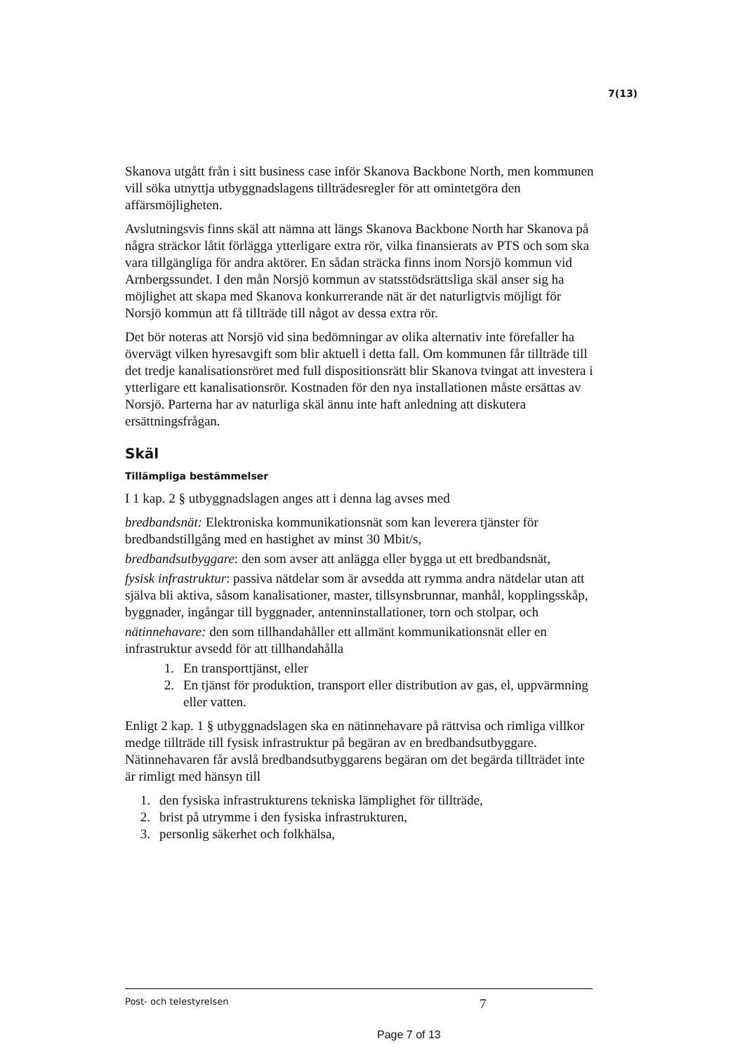7(13)
Skanova utgått från i sitt business case inför Skanova Backbone North, men kommunen vill söka utnyttja utbyggnadslagens tillträdesregler för att omintetgöra den affärsmöjligheten.
Avslutningsvis finns skäl att nämna att längs Skanova Backbone North har Skanova på några sträckor låtit förlägga ytterligare extra rör, vilka finansierats av PTS och som ska vara tillgängliga för andra aktörer. En sådan sträcka finns inom Norsjö kommun vid Arnbergssundet. I den mån Norsjö kommun av statsstödsrättsliga skäl anser sig ha möjlighet att skapa med Skanova konkurrerande nät är det naturligtvis möjligt för Norsjö kommun att få tillträde till något av dessa extra rör.
Det bör noteras att Norsjö vid sina bedömningar av olika alternativ inte förefaller ha övervägt vilken hyresavgift som blir aktuell i detta fall. Om kommunen får tillträde till det tredje kanalisationsröret med full dispositionsrätt blir Skanova tvingat att investera i ytterligare ett kanalisationsrör. Kostnaden för den nya installationen måste ersättas av Norsjö. Parterna har av naturliga skäl ännu inte haft anledning att diskutera ersättningsfrågan.
Skäl
Tillämpliga bestämmelser
I 1 kap. 2 § utbyggnadslagen anges att i denna lag avses med
bredbandsnät: Elektroniska kommunikationsnät som kan leverera tjänster för bredbandstillgång med en hastighet av minst 30 Mbit/s,
bredbandsutbyggare: den som avser att anlägga eller bygga ut ett bredbandsnät,
fysisk infrastruktur: passiva nätdelar som är avsedda att rymma andra nätdelar utan att själva bli aktiva, såsom kanalisationer, master, tillsynsbrunnar, manhål, kopplingsskåp, byggnader, ingångar till byggnader, antenninstallationer, torn och stolpar, och
nätinnehavare: den som tillhandahåller ett allmänt kommunikationsnät eller en infrastruktur avsedd för att tillhandahålla
1. En transporttjänst, eller
2. En tjänst för produktion, transport eller distribution av gas, el, uppvärmning eller vatten.
Enligt 2 kap. 1 § utbyggnadslagen ska en nätinnehavare på rättvisa och rimliga villkor medge tillträde till fysisk infrastruktur på begäran av en bredbandsutbyggare. Nätinnehavaren får avslå bredbandsutbyggarens begäran om det begärda tillträdet inte är rimligt med hänsyn till
1. den fysiska infrastrukturens tekniska lämplighet för tillträde,
2. brist på utrymme i den fysiska infrastrukturen,
3. personlig säkerhet och folkhälsa,
Post- och telestyrelsen
7
Page 7 of 13